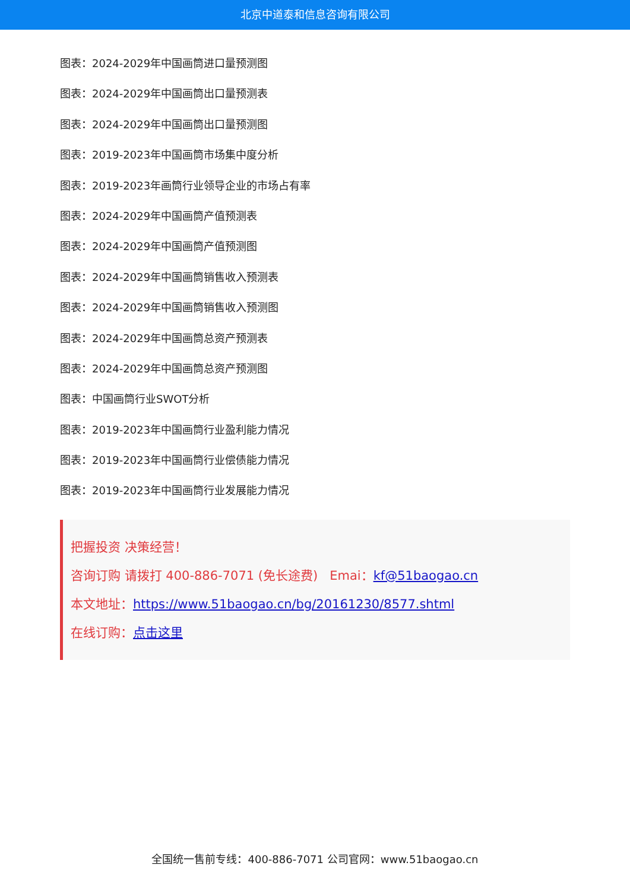北京中道泰和信息咨询有限公司
图表：2024-2029年中国画筒进口量预测图
图表：2024-2029年中国画筒出口量预测表
图表：2024-2029年中国画筒出口量预测图
图表：2019-2023年中国画筒市场集中度分析
图表：2019-2023年画筒行业领导企业的市场占有率
图表：2024-2029年中国画筒产值预测表
图表：2024-2029年中国画筒产值预测图
图表：2024-2029年中国画筒销售收入预测表
图表：2024-2029年中国画筒销售收入预测图
图表：2024-2029年中国画筒总资产预测表
图表：2024-2029年中国画筒总资产预测图
图表：中国画筒行业SWOT分析
图表：2019-2023年中国画筒行业盈利能力情况
图表：2019-2023年中国画筒行业偿债能力情况
图表：2019-2023年中国画筒行业发展能力情况
把握投资 决策经营！
咨询订购 请拨打 400-886-7071 (免长途费) Emai：kf@51baogao.cn
本文地址：https://www.51baogao.cn/bg/20161230/8577.shtml
在线订购：点击这里
全国统一售前专线：400-886-7071 公司官网：www.51baogao.cn